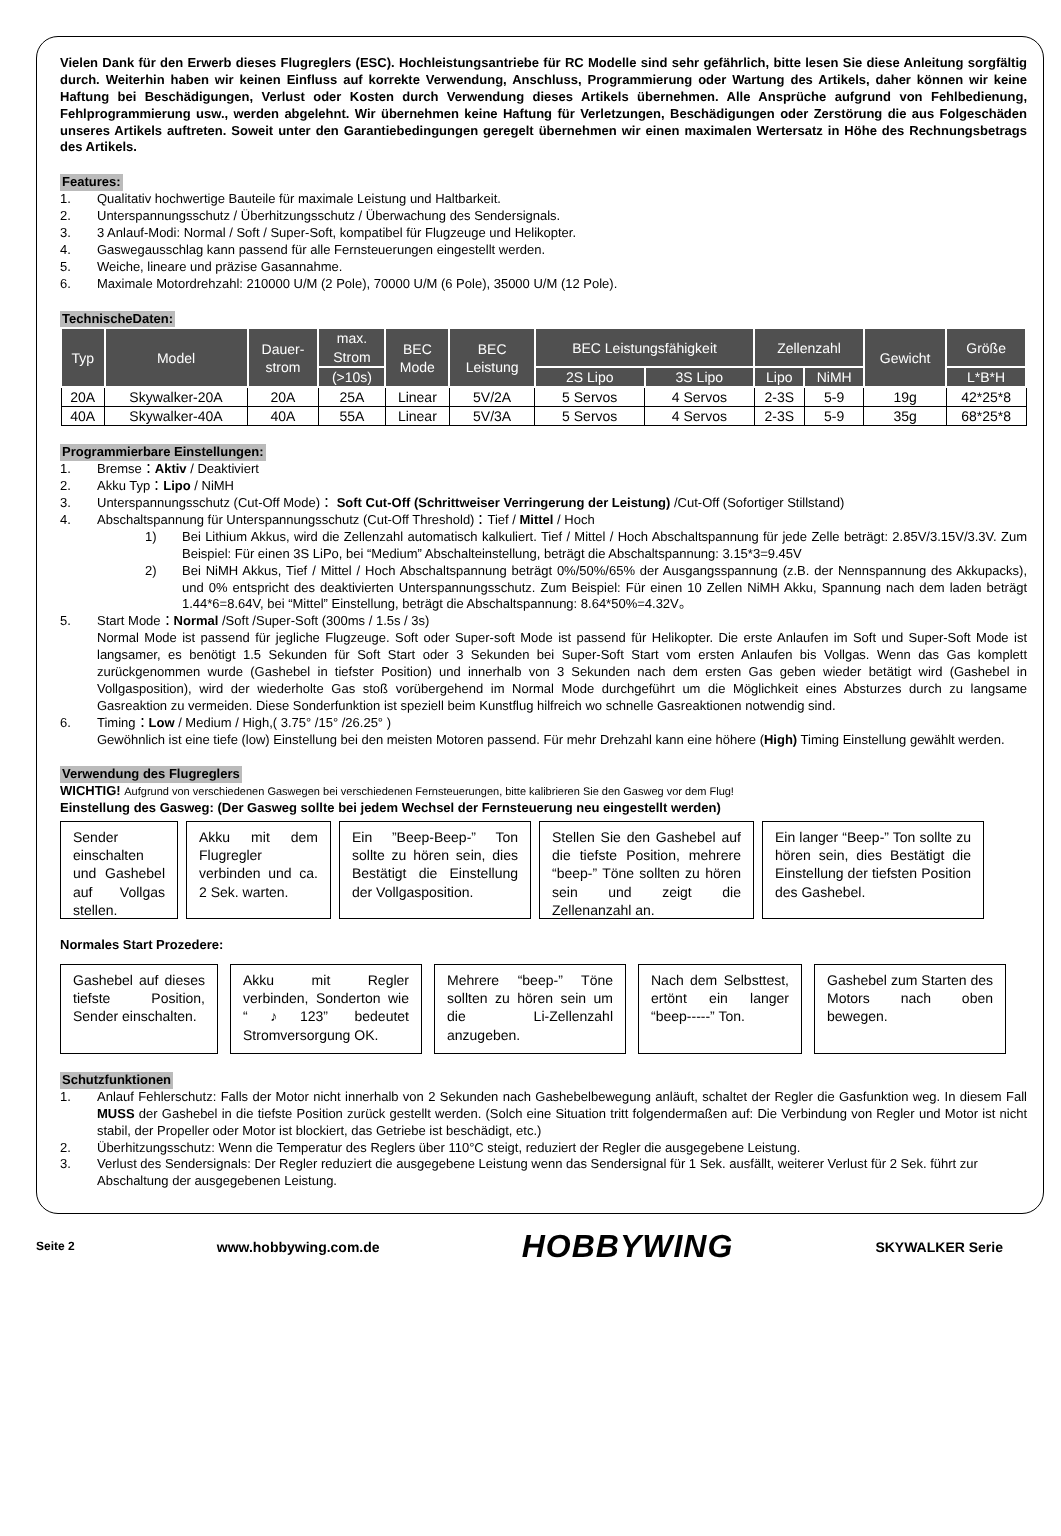Vielen Dank für den Erwerb dieses Flugreglers (ESC). Hochleistungsantriebe für RC Modelle sind sehr gefährlich, bitte lesen Sie diese Anleitung sorgfältig durch. Weiterhin haben wir keinen Einfluss auf korrekte Verwendung, Anschluss, Programmierung oder Wartung des Artikels, daher können wir keine Haftung bei Beschädigungen, Verlust oder Kosten durch Verwendung dieses Artikels übernehmen. Alle Ansprüche aufgrund von Fehlbedienung, Fehlprogrammierung usw., werden abgelehnt. Wir übernehmen keine Haftung für Verletzungen, Beschädigungen oder Zerstörung die aus Folgeschäden unseres Artikels auftreten. Soweit unter den Garantiebedingungen geregelt übernehmen wir einen maximalen Wertersatz in Höhe des Rechnungsbetrags des Artikels.
Features:
1. Qualitativ hochwertige Bauteile für maximale Leistung und Haltbarkeit.
2. Unterspannungsschutz / Überhitzungsschutz / Überwachung des Sendersignals.
3. 3 Anlauf-Modi: Normal / Soft / Super-Soft, kompatibel für Flugzeuge und Helikopter.
4. Gaswegausschlag kann passend für alle Fernsteuerungen eingestellt werden.
5. Weiche, lineare und präzise Gasannahme.
6. Maximale Motordrehzahl: 210000 U/M (2 Pole), 70000 U/M (6 Pole), 35000 U/M (12 Pole).
TechnischeDaten:
| Typ | Model | Dauer- strom | max. Strom | BEC Mode | BEC Leistung | BEC Leistungsfähigkeit | | Zellenzahl | | Gewicht | Größe |
| --- | --- | --- | --- | --- | --- | --- | --- | --- | --- | --- | --- |
| | | | (>10s) | | | 2S Lipo | 3S Lipo | Lipo | NiMH | | L*B*H |
| 20A | Skywalker-20A | 20A | 25A | Linear | 5V/2A | 5 Servos | 4 Servos | 2-3S | 5-9 | 19g | 42*25*8 |
| 40A | Skywalker-40A | 40A | 55A | Linear | 5V/3A | 5 Servos | 4 Servos | 2-3S | 5-9 | 35g | 68*25*8 |
Programmierbare Einstellungen:
1. Bremse：Aktiv / Deaktiviert
2. Akku Typ：Lipo / NiMH
3. Unterspannungsschutz (Cut-Off Mode)： Soft Cut-Off (Schrittweiser Verringerung der Leistung) /Cut-Off (Sofortiger Stillstand)
4. Abschaltspannung für Unterspannungsschutz (Cut-Off Threshold)：Tief / Mittel / Hoch
1) Bei Lithium Akkus, wird die Zellenzahl automatisch kalkuliert. Tief / Mittel / Hoch Abschaltspannung für jede Zelle beträgt: 2.85V/3.15V/3.3V. Zum Beispiel: Für einen 3S LiPo, bei “Medium” Abschalteinstellung, beträgt die Abschaltspannung: 3.15*3=9.45V
2) Bei NiMH Akkus, Tief / Mittel / Hoch Abschaltspannung beträgt 0%/50%/65% der Ausgangsspannung (z.B. der Nennspannung des Akkupacks), und 0% entspricht des deaktivierten Unterspannungsschutz. Zum Beispiel: Für einen 10 Zellen NiMH Akku, Spannung nach dem laden beträgt 1.44*6=8.64V, bei “Mittel” Einstellung, beträgt die Abschaltspannung: 8.64*50%=4.32V。
5. Start Mode：Normal /Soft /Super-Soft (300ms / 1.5s / 3s)
Normal Mode ist passend für jegliche Flugzeuge. Soft oder Super-soft Mode ist passend für Helikopter. Die erste Anlaufen im Soft und Super-Soft Mode ist langsamer, es benötigt 1.5 Sekunden für Soft Start oder 3 Sekunden bei Super-Soft Start vom ersten Anlaufen bis Vollgas. Wenn das Gas komplett zurückgenommen wurde (Gashebel in tiefster Position) und innerhalb von 3 Sekunden nach dem ersten Gas geben wieder betätigt wird (Gashebel in Vollgasposition), wird der wiederholte Gas stoß vorübergehend im Normal Mode durchgeführt um die Möglichkeit eines Absturzes durch zu langsame Gasreaktion zu vermeiden. Diese Sonderfunktion ist speziell beim Kunstflug hilfreich wo schnelle Gasreaktionen notwendig sind.
6. Timing：Low / Medium / High,( 3.75° /15° /26.25° )
Gewöhnlich ist eine tiefe (low) Einstellung bei den meisten Motoren passend. Für mehr Drehzahl kann eine höhere (High) Timing Einstellung gewählt werden.
Verwendung des Flugreglers
WICHTIG! Aufgrund von verschiedenen Gaswegen bei verschiedenen Fernsteuerungen, bitte kalibrieren Sie den Gasweg vor dem Flug!
Einstellung des Gasweg: (Der Gasweg sollte bei jedem Wechsel der Fernsteuerung neu eingestellt werden)
Sender einschalten und Gashebel auf Vollgas stellen.
Akku mit dem Flugregler verbinden und ca. 2 Sek. warten.
Ein ”Beep-Beep-” Ton sollte zu hören sein, dies Bestätigt die Einstellung der Vollgasposition.
Stellen Sie den Gashebel auf die tiefste Position, mehrere “beep-” Töne sollten zu hören sein und zeigt die Zellenanzahl an.
Ein langer “Beep-” Ton sollte zu hören sein, dies Bestätigt die Einstellung der tiefsten Position des Gashebel.
Normales Start Prozedere:
Gashebel auf dieses tiefste Position, Sender einschalten.
Akku mit Regler verbinden, Sonderton wie “♪123” bedeutet Stromversorgung OK.
Mehrere “beep-” Töne sollten zu hören sein um die Li-Zellenzahl anzugeben.
Nach dem Selbsttest, ertönt ein langer “beep-----” Ton.
Gashebel zum Starten des Motors nach oben bewegen.
Schutzfunktionen
1. Anlauf Fehlerschutz: Falls der Motor nicht innerhalb von 2 Sekunden nach Gashebelbewegung anläuft, schaltet der Regler die Gasfunktion weg. In diesem Fall MUSS der Gashebel in die tiefste Position zurück gestellt werden. (Solch eine Situation tritt folgendermaßen auf: Die Verbindung von Regler und Motor ist nicht stabil, der Propeller oder Motor ist blockiert, das Getriebe ist beschädigt, etc.)
2. Überhitzungsschutz: Wenn die Temperatur des Reglers über 110°C steigt, reduziert der Regler die ausgegebene Leistung.
3. Verlust des Sendersignals: Der Regler reduziert die ausgegebene Leistung wenn das Sendersignal für 1 Sek. ausfällt, weiterer Verlust für 2 Sek. führt zur Abschaltung der ausgegebenen Leistung.
Seite 2 www.hobbywing.com.de HOBBYWING SKYWALKER Serie